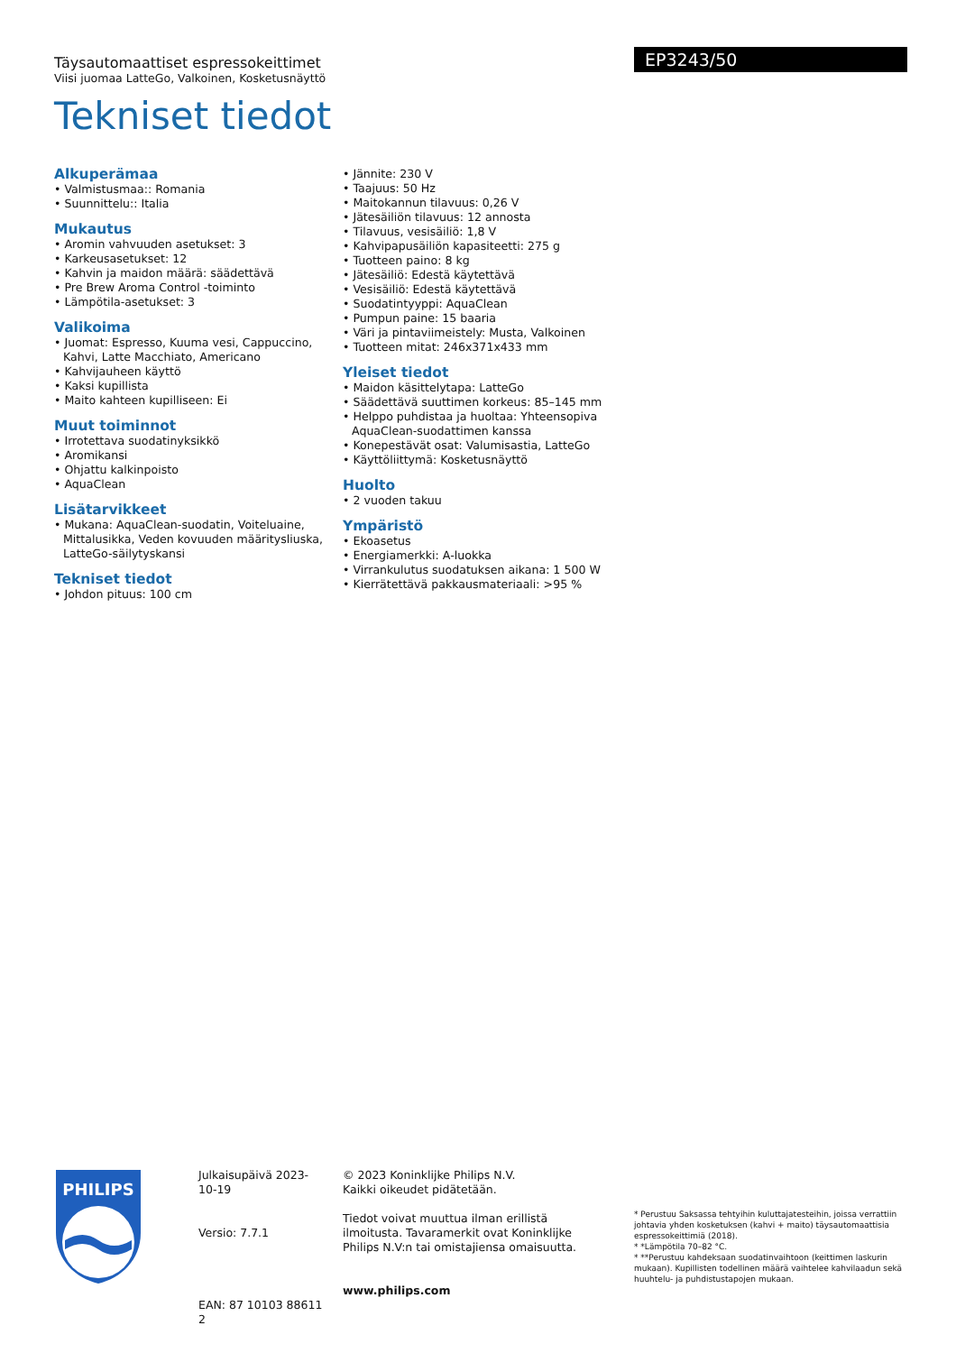Täysautomaattiset espressokeittimet
Viisi juomaa LatteGo, Valkoinen, Kosketusnäyttö
Tekniset tiedot
EP3243/50
Alkuperämaa
• Valmistusmaa:: Romania
• Suunnittelu:: Italia
Mukautus
• Aromin vahvuuden asetukset: 3
• Karkeusasetukset: 12
• Kahvin ja maidon määrä: säädettävä
• Pre Brew Aroma Control -toiminto
• Lämpötila-asetukset: 3
Valikoima
• Juomat: Espresso, Kuuma vesi, Cappuccino, Kahvi, Latte Macchiato, Americano
• Kahvijauheen käyttö
• Kaksi kupillista
• Maito kahteen kupilliseen: Ei
Muut toiminnot
• Irrotettava suodatinyksikkö
• Aromikansi
• Ohjattu kalkinpoisto
• AquaClean
Lisätarvikkeet
• Mukana: AquaClean-suodatin, Voiteluaine, Mittalusikka, Veden kovuuden määritysliuska, LatteGo-säilytyskansi
Tekniset tiedot
• Johdon pituus: 100 cm
• Jännite: 230 V
• Taajuus: 50 Hz
• Maitokannun tilavuus: 0,26 V
• Jätesäiliön tilavuus: 12 annosta
• Tilavuus, vesisäiliö: 1,8 V
• Kahvipapusäiliön kapasiteetti: 275 g
• Tuotteen paino: 8 kg
• Jätesäiliö: Edestä käytettävä
• Vesisäiliö: Edestä käytettävä
• Suodatintyyppi: AquaClean
• Pumpun paine: 15 baaria
• Väri ja pintaviimeistely: Musta, Valkoinen
• Tuotteen mitat: 246x371x433 mm
Yleiset tiedot
• Maidon käsittelytapa: LatteGo
• Säädettävä suuttimen korkeus: 85–145 mm
• Helppo puhdistaa ja huoltaa: Yhteensopiva AquaClean-suodattimen kanssa
• Konepestävät osat: Valumisastia, LatteGo
• Käyttöliittymä: Kosketusnäyttö
Huolto
• 2 vuoden takuu
Ympäristö
• Ekoasetus
• Energiamerkki: A-luokka
• Virrankulutus suodatuksen aikana: 1 500 W
• Kierrätettävä pakkausmateriaali: >95 %
PHILIPS
Julkaisupäivä 2023-10-19
Versio: 7.7.1
EAN: 87 10103 88611 2
© 2023 Koninklijke Philips N.V.
Kaikki oikeudet pidätetään.
Tiedot voivat muuttua ilman erillistä ilmoitusta. Tavaramerkit ovat Koninklijke Philips N.V:n tai omistajiensa omaisuutta.
www.philips.com
* Perustuu Saksassa tehtyihin kuluttajatesteihin, joissa verrattiin johtavia yhden kosketuksen (kahvi + maito) täysautomaattisia espressokeittimiä (2018).
* *Lämpötila 70–82 °C.
* **Perustuu kahdeksaan suodatinvaihtoon (keittimen laskurin mukaan). Kupillisten todellinen määrä vaihtelee kahvilaadun sekä huuhtelu- ja puhdistustapojen mukaan.